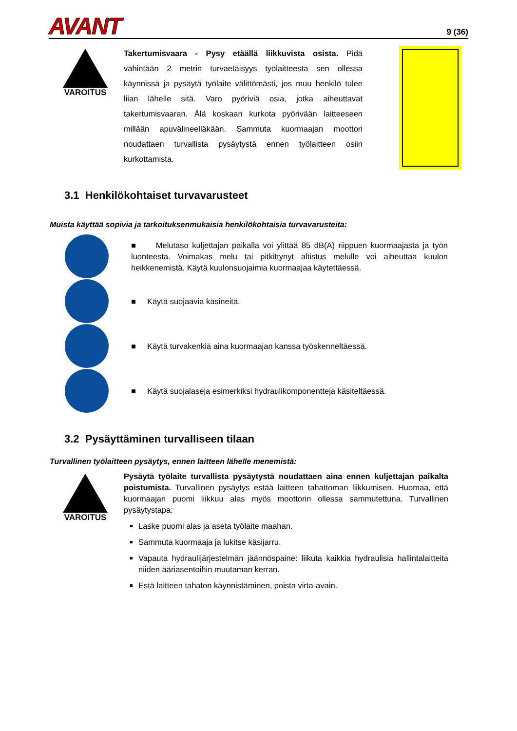AVANT
9 (36)
VAROITUS
Takertumisvaara - Pysy etäällä liikkuvista osista. Pidä vähintään 2 metrin turvaetäisyys työlaitteesta sen ollessa käynnissä ja pysäytä työlaite välittömästi, jos muu henkilö tulee liian lähelle sitä. Varo pyöriviä osia, jotka aiheuttavat takertumisvaaran. Älä koskaan kurkota pyörivään laitteeseen millään apuvälineelläkään. Sammuta kuormaajan moottori noudattaen turvallista pysäytystä ennen työlaitteen osiin kurkottamista.
3.1 Henkilökohtaiset turvavarusteet
Muista käyttää sopivia ja tarkoituksenmukaisia henkilökohtaisia turvavarusteita:
■ Melutaso kuljettajan paikalla voi ylittää 85 dB(A) riippuen kuormaajasta ja työn luonteesta. Voimakas melu tai pitkittynyt altistus melulle voi aiheuttaa kuulon heikkenemistä. Käytä kuulonsuojaimia kuormaajaa käytettäessä.
■ Käytä suojaavia käsineitä.
■ Käytä turvakenkiä aina kuormaajan kanssa työskenneltäessä.
■ Käytä suojalaseja esimerkiksi hydraulikomponentteja käsiteltäessä.
3.2 Pysäyttäminen turvalliseen tilaan
Turvallinen työlaitteen pysäytys, ennen laitteen lähelle menemistä:
VAROITUS
Pysäytä työlaite turvallista pysäytystä noudattaen aina ennen kuljettajan paikalta poistumista. Turvallinen pysäytys estää laitteen tahattoman liikkumisen. Huomaa, että kuormaajan puomi liikkuu alas myös moottorin ollessa sammutettuna. Turvallinen pysäytystapa:
Laske puomi alas ja aseta työlaite maahan.
Sammuta kuormaaja ja lukitse käsijarru.
Vapauta hydraulijärjestelmän jäännöspaine: liikuta kaikkia hydraulisia hallintalaitteita niiden ääriasentoihin muutaman kerran.
Estä laitteen tahaton käynnistäminen, poista virta-avain.